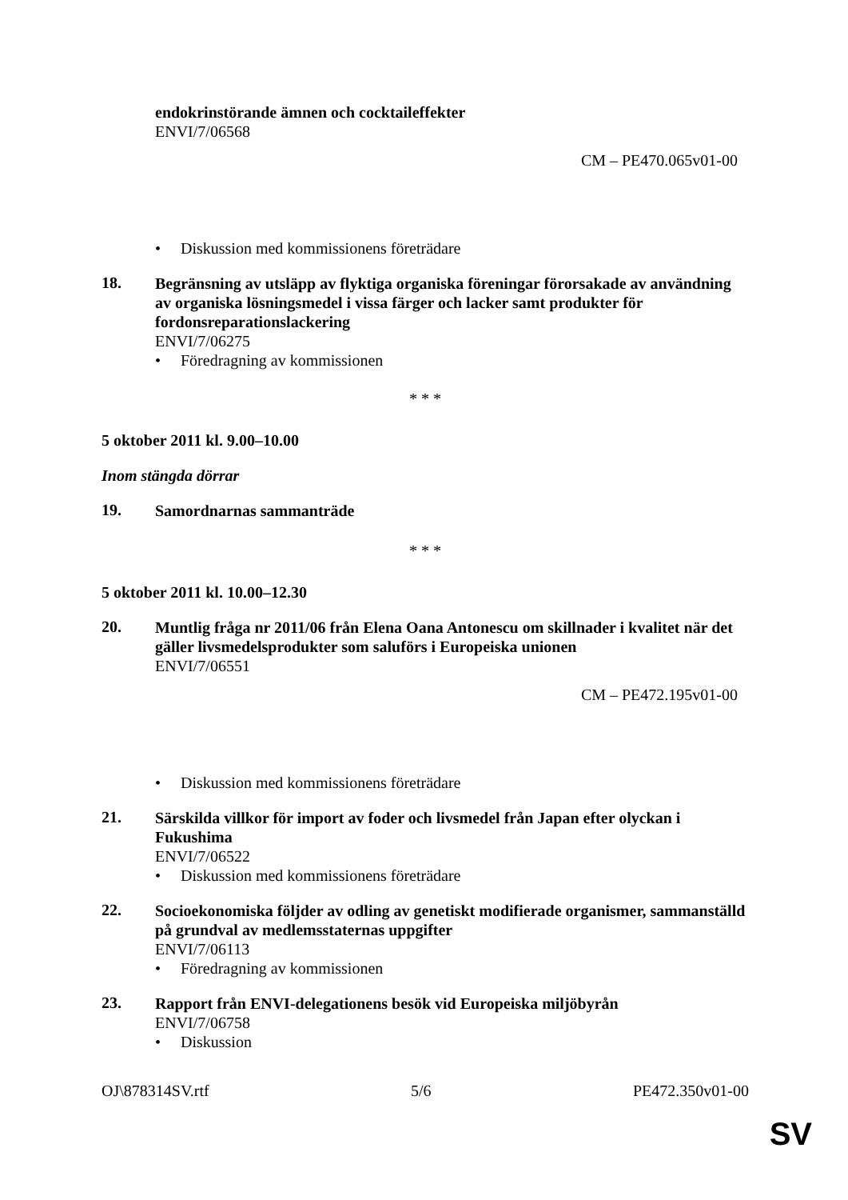endokrinstörande ämnen och cocktaileffekter
ENVI/7/06568
CM – PE470.065v01-00
• Diskussion med kommissionens företrädare
18.
Begränsning av utsläpp av flyktiga organiska föreningar förorsakade av användning av organiska lösningsmedel i vissa färger och lacker samt produkter för fordonsreparationslackering
ENVI/7/06275
• Föredragning av kommissionen
* * *
5 oktober 2011 kl. 9.00–10.00
Inom stängda dörrar
19.
Samordnarnas sammanträde
* * *
5 oktober 2011 kl. 10.00–12.30
20.
Muntlig fråga nr 2011/06 från Elena Oana Antonescu om skillnader i kvalitet när det gäller livsmedelsprodukter som saluförs i Europeiska unionen
ENVI/7/06551
CM – PE472.195v01-00
• Diskussion med kommissionens företrädare
21.
Särskilda villkor för import av foder och livsmedel från Japan efter olyckan i Fukushima
ENVI/7/06522
• Diskussion med kommissionens företrädare
22.
Socioekonomiska följder av odling av genetiskt modifierade organismer, sammanställd på grundval av medlemsstaternas uppgifter
ENVI/7/06113
• Föredragning av kommissionen
23.
Rapport från ENVI-delegationens besök vid Europeiska miljöbyrån
ENVI/7/06758
• Diskussion
OJ\878314SV.rtf 5/6 PE472.350v01-00
SV